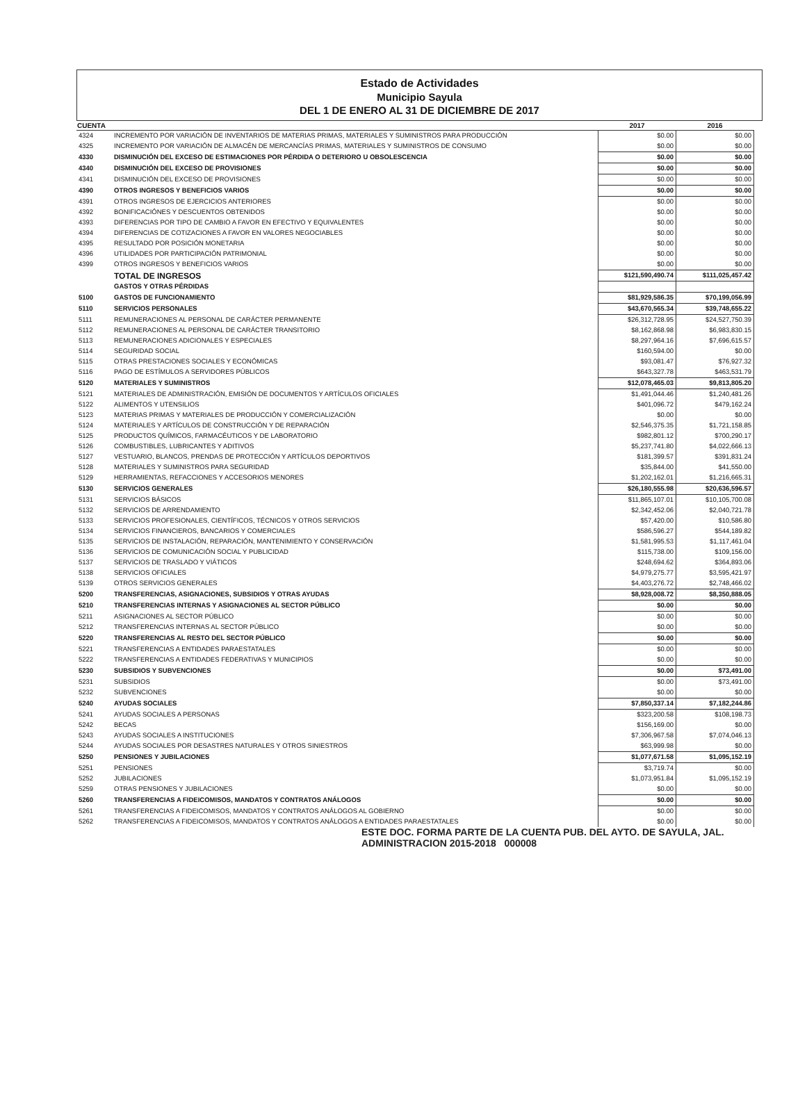Estado de Actividades
Municipio Sayula
DEL 1 DE ENERO AL 31 DE DICIEMBRE DE 2017
| CUENTA | | 2017 | 2016 |
| --- | --- | --- | --- |
| 4324 | INCREMENTO POR VARIACIÓN DE INVENTARIOS DE MATERIAS PRIMAS, MATERIALES Y SUMINISTROS PARA PRODUCCIÓN | $0.00 | $0.00 |
| 4325 | INCREMENTO POR VARIACIÓN DE ALMACÉN DE MERCANCÍAS PRIMAS, MATERIALES Y SUMINISTROS DE CONSUMO | $0.00 | $0.00 |
| 4330 | DISMINUCIÓN DEL EXCESO DE ESTIMACIONES POR PÉRDIDA O DETERIORO U OBSOLESCENCIA | $0.00 | $0.00 |
| 4340 | DISMINUCIÓN DEL EXCESO DE PROVISIONES | $0.00 | $0.00 |
| 4341 | DISMINUCIÓN DEL EXCESO DE PROVISIONES | $0.00 | $0.00 |
| 4390 | OTROS INGRESOS Y BENEFICIOS VARIOS | $0.00 | $0.00 |
| 4391 | OTROS INGRESOS DE EJERCICIOS ANTERIORES | $0.00 | $0.00 |
| 4392 | BONIFICACIÓNES Y DESCUENTOS OBTENIDOS | $0.00 | $0.00 |
| 4393 | DIFERENCIAS POR TIPO DE CAMBIO A FAVOR EN EFECTIVO Y EQUIVALENTES | $0.00 | $0.00 |
| 4394 | DIFERENCIAS DE COTIZACIONES A FAVOR EN VALORES NEGOCIABLES | $0.00 | $0.00 |
| 4395 | RESULTADO POR POSICIÓN MONETARIA | $0.00 | $0.00 |
| 4396 | UTILIDADES POR PARTICIPACIÓN PATRIMONIAL | $0.00 | $0.00 |
| 4399 | OTROS INGRESOS Y BENEFICIOS VARIOS | $0.00 | $0.00 |
| | TOTAL DE INGRESOS | $121,590,490.74 | $111,025,457.42 |
| | GASTOS Y OTRAS PÉRDIDAS | | |
| 5100 | GASTOS DE FUNCIONAMIENTO | $81,929,586.35 | $70,199,056.99 |
| 5110 | SERVICIOS PERSONALES | $43,670,565.34 | $39,748,655.22 |
| 5111 | REMUNERACIONES AL PERSONAL DE CARÁCTER PERMANENTE | $26,312,728.95 | $24,527,750.39 |
| 5112 | REMUNERACIONES AL PERSONAL DE CARÁCTER TRANSITORIO | $8,162,868.98 | $6,983,830.15 |
| 5113 | REMUNERACIONES ADICIONALES Y ESPECIALES | $8,297,964.16 | $7,696,615.57 |
| 5114 | SEGURIDAD SOCIAL | $160,594.00 | $0.00 |
| 5115 | OTRAS PRESTACIONES SOCIALES Y ECONÓMICAS | $93,081.47 | $76,927.32 |
| 5116 | PAGO DE ESTÍMULOS A SERVIDORES PÚBLICOS | $643,327.78 | $463,531.79 |
| 5120 | MATERIALES Y SUMINISTROS | $12,078,465.03 | $9,813,805.20 |
| 5121 | MATERIALES DE ADMINISTRACIÓN, EMISIÓN DE DOCUMENTOS Y ARTÍCULOS OFICIALES | $1,491,044.46 | $1,240,481.26 |
| 5122 | ALIMENTOS Y UTENSILIOS | $401,096.72 | $479,162.24 |
| 5123 | MATERIAS PRIMAS Y MATERIALES DE PRODUCCIÓN Y COMERCIALIZACIÓN | $0.00 | $0.00 |
| 5124 | MATERIALES Y ARTÍCULOS DE CONSTRUCCIÓN Y DE REPARACIÓN | $2,546,375.35 | $1,721,158.85 |
| 5125 | PRODUCTOS QUÍMICOS, FARMACÉUTICOS Y DE LABORATORIO | $982,801.12 | $700,290.17 |
| 5126 | COMBUSTIBLES, LUBRICANTES Y ADITIVOS | $5,237,741.80 | $4,022,666.13 |
| 5127 | VESTUARIO, BLANCOS, PRENDAS DE PROTECCIÓN Y ARTÍCULOS DEPORTIVOS | $181,399.57 | $391,831.24 |
| 5128 | MATERIALES Y SUMINISTROS PARA SEGURIDAD | $35,844.00 | $41,550.00 |
| 5129 | HERRAMIENTAS, REFACCIONES Y ACCESORIOS MENORES | $1,202,162.01 | $1,216,665.31 |
| 5130 | SERVICIOS GENERALES | $26,180,555.98 | $20,636,596.57 |
| 5131 | SERVICIOS BÁSICOS | $11,865,107.01 | $10,105,700.08 |
| 5132 | SERVICIOS DE ARRENDAMIENTO | $2,342,452.06 | $2,040,721.78 |
| 5133 | SERVICIOS PROFESIONALES, CIENTÍFICOS, TÉCNICOS Y OTROS SERVICIOS | $57,420.00 | $10,586.80 |
| 5134 | SERVICIOS FINANCIEROS, BANCARIOS Y COMERCIALES | $586,596.27 | $544,189.82 |
| 5135 | SERVICIOS DE INSTALACIÓN, REPARACIÓN, MANTENIMIENTO Y CONSERVACIÓN | $1,581,995.53 | $1,117,461.04 |
| 5136 | SERVICIOS DE COMUNICACIÓN SOCIAL Y PUBLICIDAD | $115,738.00 | $109,156.00 |
| 5137 | SERVICIOS DE TRASLADO Y VIÁTICOS | $248,694.62 | $364,893.06 |
| 5138 | SERVICIOS OFICIALES | $4,979,275.77 | $3,595,421.97 |
| 5139 | OTROS SERVICIOS GENERALES | $4,403,276.72 | $2,748,466.02 |
| 5200 | TRANSFERENCIAS, ASIGNACIONES, SUBSIDIOS Y OTRAS AYUDAS | $8,928,008.72 | $8,350,888.05 |
| 5210 | TRANSFERENCIAS INTERNAS Y ASIGNACIONES AL SECTOR PÚBLICO | $0.00 | $0.00 |
| 5211 | ASIGNACIONES AL SECTOR PÚBLICO | $0.00 | $0.00 |
| 5212 | TRANSFERENCIAS INTERNAS AL SECTOR PÚBLICO | $0.00 | $0.00 |
| 5220 | TRANSFERENCIAS AL RESTO DEL SECTOR PÚBLICO | $0.00 | $0.00 |
| 5221 | TRANSFERENCIAS A ENTIDADES PARAESTATALES | $0.00 | $0.00 |
| 5222 | TRANSFERENCIAS A ENTIDADES FEDERATIVAS Y MUNICIPIOS | $0.00 | $0.00 |
| 5230 | SUBSIDIOS Y SUBVENCIONES | $0.00 | $73,491.00 |
| 5231 | SUBSIDIOS | $0.00 | $73,491.00 |
| 5232 | SUBVENCIONES | $0.00 | $0.00 |
| 5240 | AYUDAS SOCIALES | $7,850,337.14 | $7,182,244.86 |
| 5241 | AYUDAS SOCIALES A PERSONAS | $323,200.58 | $108,198.73 |
| 5242 | BECAS | $156,169.00 | $0.00 |
| 5243 | AYUDAS SOCIALES A INSTITUCIONES | $7,306,967.58 | $7,074,046.13 |
| 5244 | AYUDAS SOCIALES POR DESASTRES NATURALES Y OTROS SINIESTROS | $63,999.98 | $0.00 |
| 5250 | PENSIONES Y JUBILACIONES | $1,077,671.58 | $1,095,152.19 |
| 5251 | PENSIONES | $3,719.74 | $0.00 |
| 5252 | JUBILACIONES | $1,073,951.84 | $1,095,152.19 |
| 5259 | OTRAS PENSIONES Y JUBILACIONES | $0.00 | $0.00 |
| 5260 | TRANSFERENCIAS A FIDEICOMISOS, MANDATOS Y CONTRATOS ANÁLOGOS | $0.00 | $0.00 |
| 5261 | TRANSFERENCIAS A FIDEICOMISOS, MANDATOS Y CONTRATOS ANÁLOGOS AL GOBIERNO | $0.00 | $0.00 |
| 5262 | TRANSFERENCIAS A FIDEICOMISOS, MANDATOS Y CONTRATOS ANÁLOGOS A ENTIDADES PARAESTATALES | $0.00 | $0.00 |
ESTE DOC. FORMA PARTE DE LA CUENTA PUB. DEL AYTO. DE SAYULA, JAL. ADMINISTRACION 2015-2018 000008